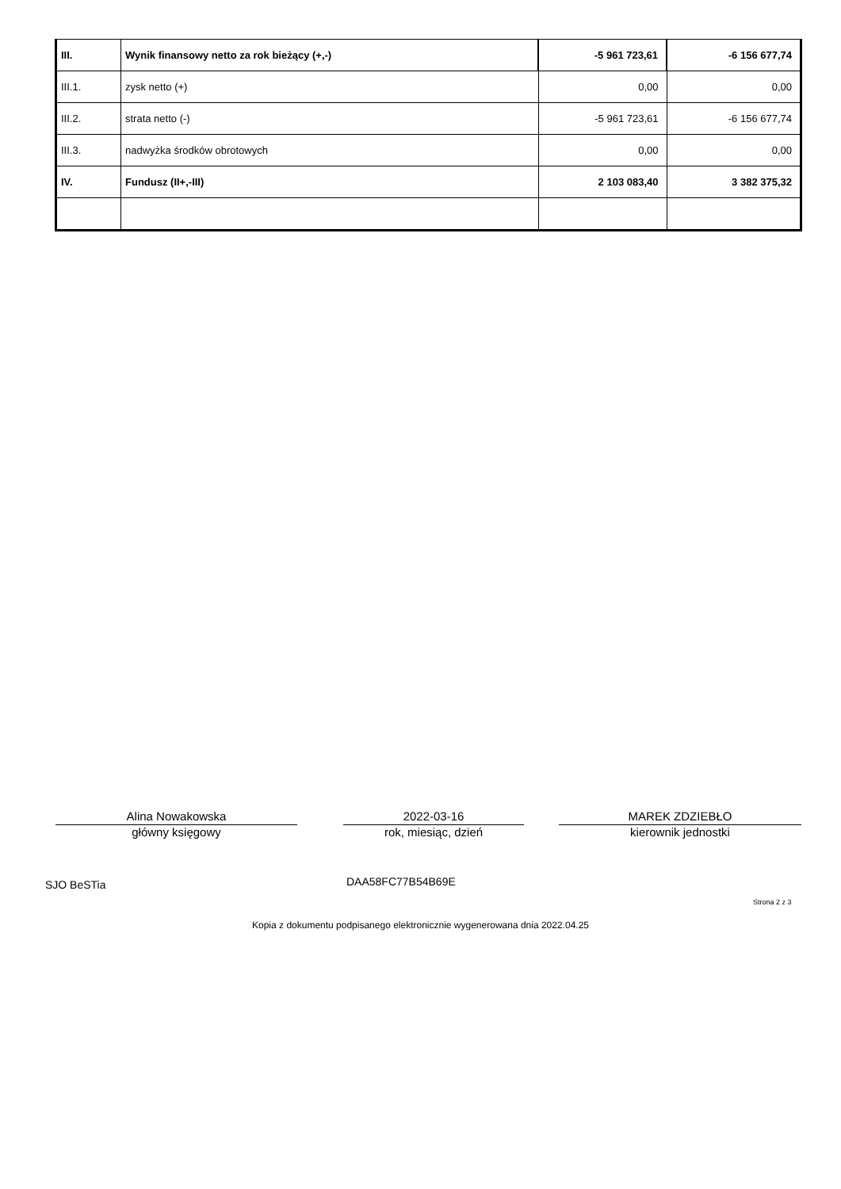| III. | Wynik finansowy netto za rok bieżący (+,-) | -5 961 723,61 | -6 156 677,74 |
| III.1. | zysk netto (+) | 0,00 | 0,00 |
| III.2. | strata netto (-) | -5 961 723,61 | -6 156 677,74 |
| III.3. | nadwyżka środków obrotowych | 0,00 | 0,00 |
| IV. | Fundusz (II+,-III) | 2 103 083,40 | 3 382 375,32 |
Alina Nowakowska
główny księgowy
2022-03-16
rok, miesiąc, dzień
MAREK ZDZIEBŁO
kierownik jednostki
SJO BeSTia DAA58FC77B54B69E
Strona 2 z 3
Kopia z dokumentu podpisanego elektronicznie wygenerowana dnia 2022.04.25